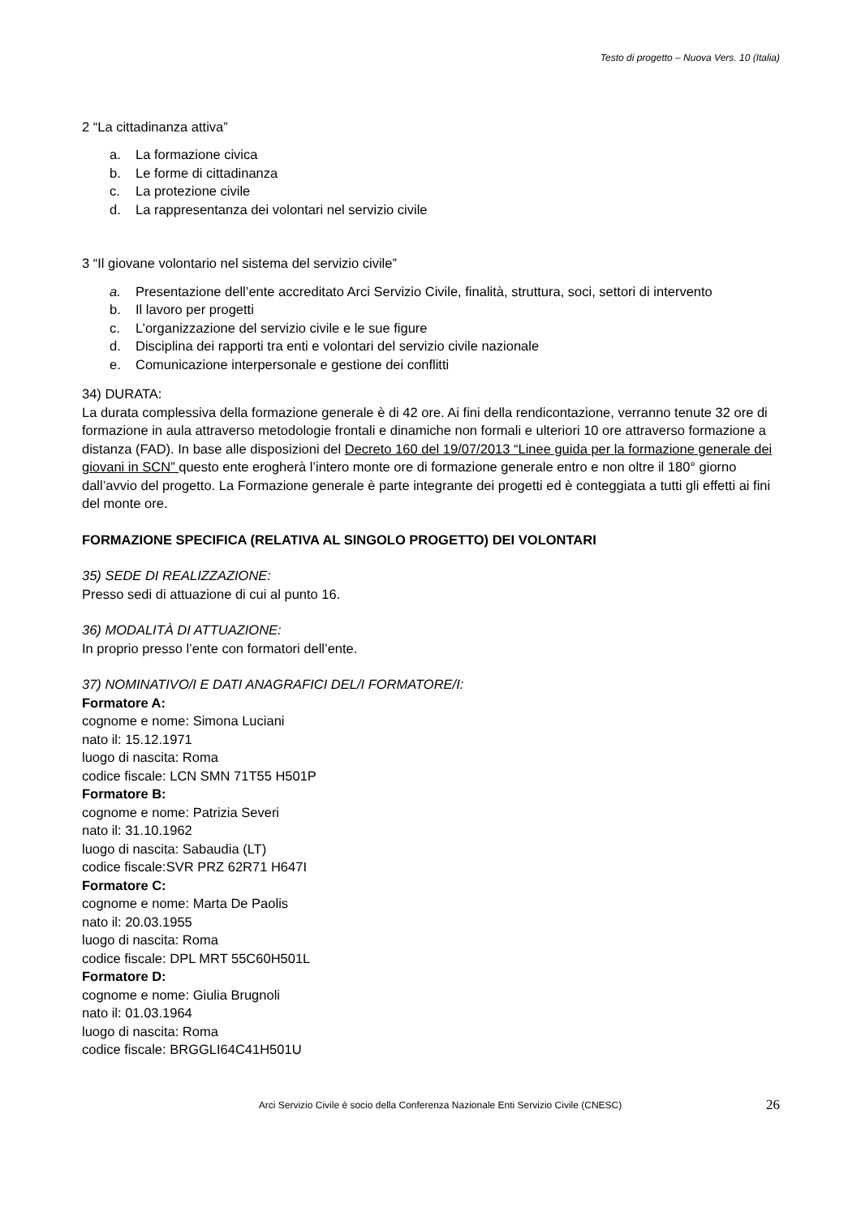Testo di progetto – Nuova Vers. 10 (Italia)
2 “La cittadinanza attiva”
a. La formazione civica
b. Le forme di cittadinanza
c. La protezione civile
d. La rappresentanza dei volontari nel servizio civile
3 “Il giovane volontario nel sistema del servizio civile”
a. Presentazione dell’ente accreditato Arci Servizio Civile, finalità, struttura, soci, settori di intervento
b. Il lavoro per progetti
c. L’organizzazione del servizio civile e le sue figure
d. Disciplina dei rapporti tra enti e volontari del servizio civile nazionale
e. Comunicazione interpersonale e gestione dei conflitti
34) DURATA:
La durata complessiva della formazione generale è di 42 ore. Ai fini della rendicontazione, verranno tenute 32 ore di formazione in aula attraverso metodologie frontali e dinamiche non formali e ulteriori 10 ore attraverso formazione a distanza (FAD). In base alle disposizioni del Decreto 160 del 19/07/2013 “Linee guida per la formazione generale dei giovani in SCN” questo ente erogherà l’intero monte ore di formazione generale entro e non oltre il 180° giorno dall’avvio del progetto. La Formazione generale è parte integrante dei progetti ed è conteggiata a tutti gli effetti ai fini del monte ore.
FORMAZIONE SPECIFICA (RELATIVA AL SINGOLO PROGETTO) DEI VOLONTARI
35) SEDE DI REALIZZAZIONE:
Presso sedi di attuazione di cui al punto 16.
36) MODALITÀ DI ATTUAZIONE:
In proprio presso l’ente con formatori dell’ente.
37) NOMINATIVO/I E DATI ANAGRAFICI DEL/I FORMATORE/I:
Formatore A:
cognome e nome: Simona Luciani
nato il: 15.12.1971
luogo di nascita: Roma
codice fiscale: LCN SMN 71T55 H501P
Formatore B:
cognome e nome: Patrizia Severi
nato il: 31.10.1962
luogo di nascita: Sabaudia (LT)
codice fiscale:SVR PRZ 62R71 H647I
Formatore C:
cognome e nome: Marta De Paolis
nato il: 20.03.1955
luogo di nascita: Roma
codice fiscale: DPL MRT 55C60H501L
Formatore D:
cognome e nome: Giulia Brugnoli
nato il: 01.03.1964
luogo di nascita: Roma
codice fiscale: BRGGLI64C41H501U
Arci Servizio Civile è socio della Conferenza Nazionale Enti Servizio Civile (CNESC) 26